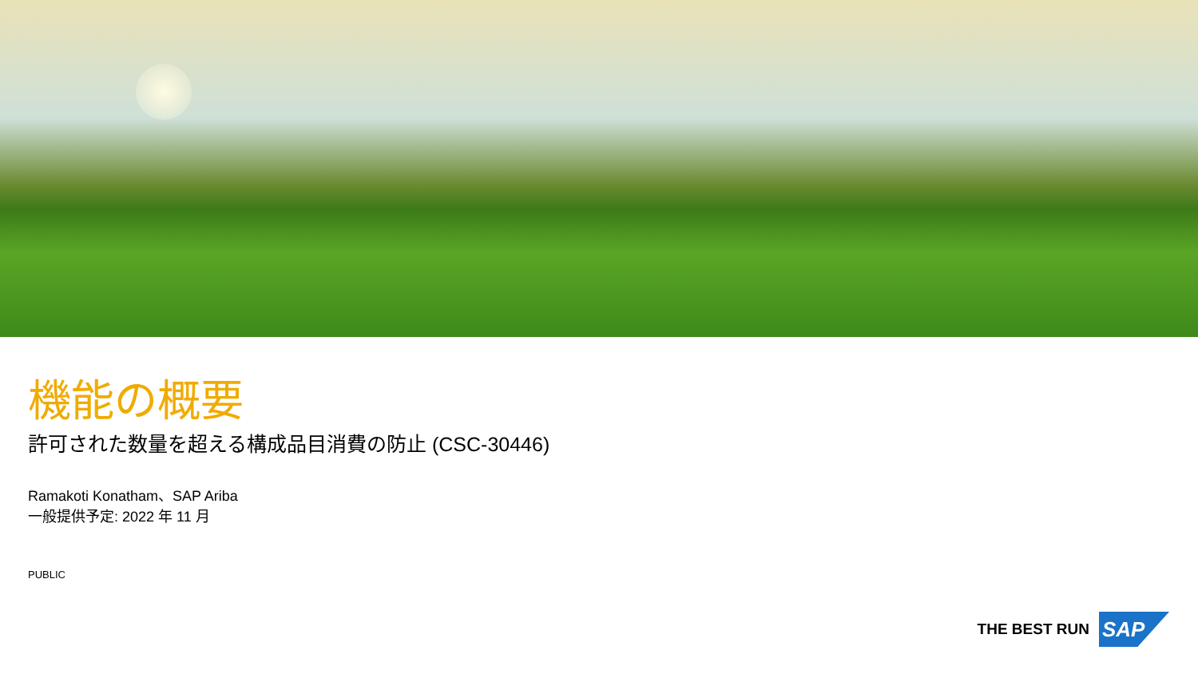機能の概要
許可された数量を超える構成品目消費の防止 (CSC-30446)
Ramakoti Konatham、SAP Ariba
一般提供予定: 2022 年 11 月
PUBLIC
THE BEST RUN
SAP